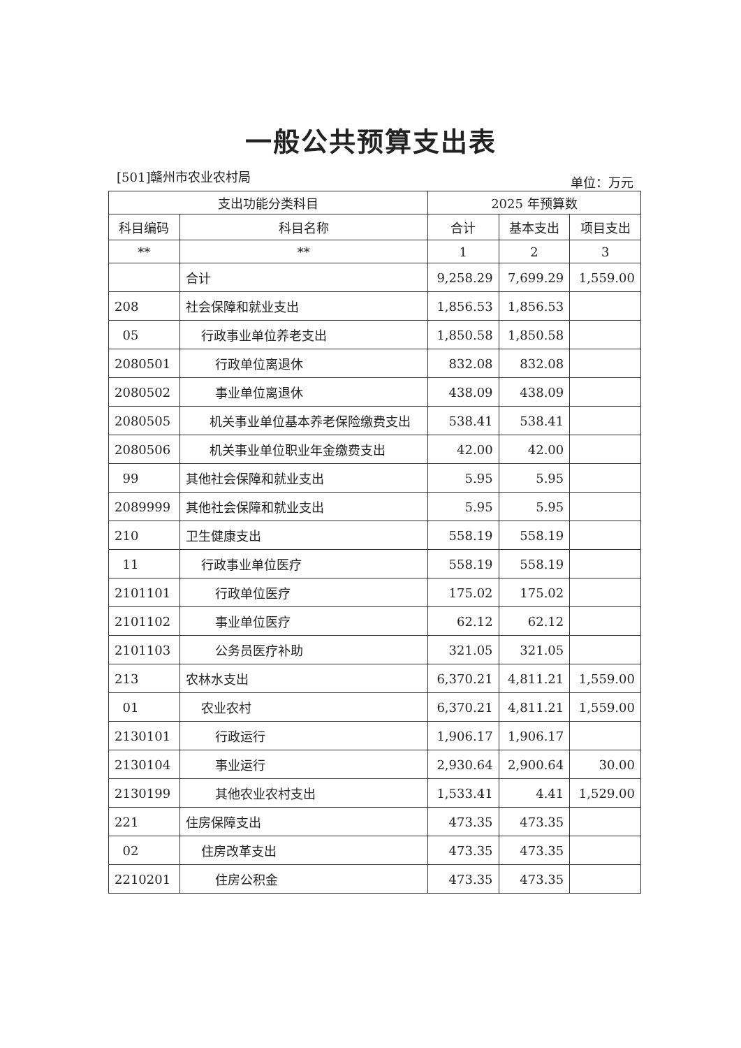一般公共预算支出表
[501]赣州市农业农村局 单位：万元
| 支出功能分类科目 | | 2025 年预算数 | | |
| --- | --- | --- | --- | --- |
| 科目编码 | 科目名称 | 合计 | 基本支出 | 项目支出 |
| ** | ** | 1 | 2 | 3 |
| | 合计 | 9,258.29 | 7,699.29 | 1,559.00 |
| 208 | 社会保障和就业支出 | 1,856.53 | 1,856.53 | |
| 05 | 行政事业单位养老支出 | 1,850.58 | 1,850.58 | |
| 2080501 | 行政单位离退休 | 832.08 | 832.08 | |
| 2080502 | 事业单位离退休 | 438.09 | 438.09 | |
| 2080505 | 机关事业单位基本养老保险缴费支出 | 538.41 | 538.41 | |
| 2080506 | 机关事业单位职业年金缴费支出 | 42.00 | 42.00 | |
| 99 | 其他社会保障和就业支出 | 5.95 | 5.95 | |
| 2089999 | 其他社会保障和就业支出 | 5.95 | 5.95 | |
| 210 | 卫生健康支出 | 558.19 | 558.19 | |
| 11 | 行政事业单位医疗 | 558.19 | 558.19 | |
| 2101101 | 行政单位医疗 | 175.02 | 175.02 | |
| 2101102 | 事业单位医疗 | 62.12 | 62.12 | |
| 2101103 | 公务员医疗补助 | 321.05 | 321.05 | |
| 213 | 农林水支出 | 6,370.21 | 4,811.21 | 1,559.00 |
| 01 | 农业农村 | 6,370.21 | 4,811.21 | 1,559.00 |
| 2130101 | 行政运行 | 1,906.17 | 1,906.17 | |
| 2130104 | 事业运行 | 2,930.64 | 2,900.64 | 30.00 |
| 2130199 | 其他农业农村支出 | 1,533.41 | 4.41 | 1,529.00 |
| 221 | 住房保障支出 | 473.35 | 473.35 | |
| 02 | 住房改革支出 | 473.35 | 473.35 | |
| 2210201 | 住房公积金 | 473.35 | 473.35 | |